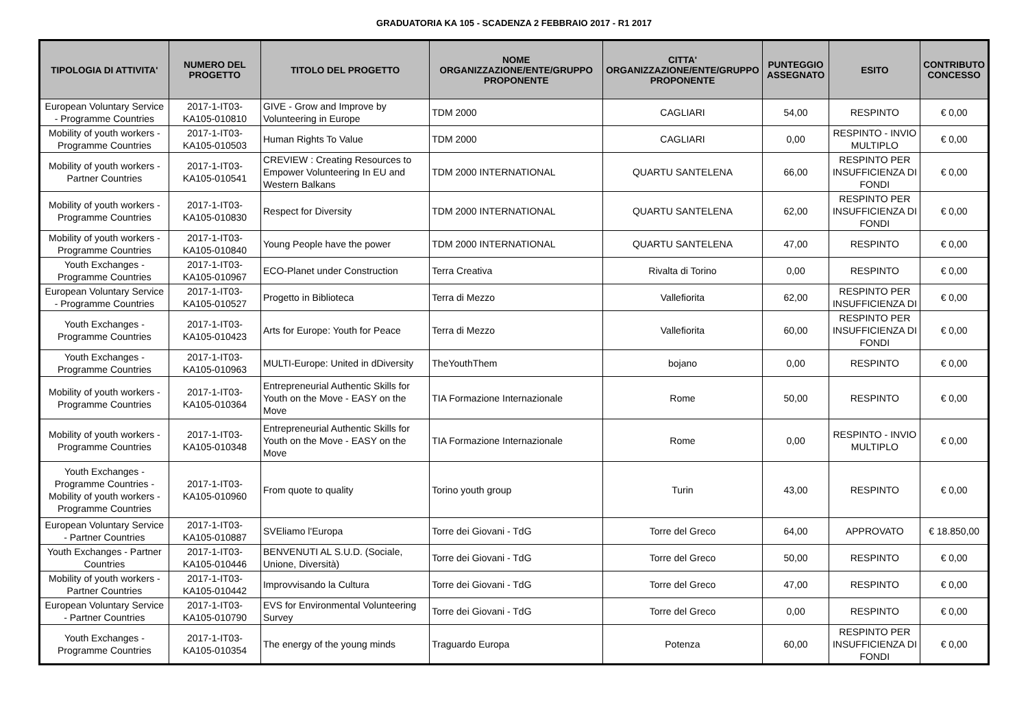GRADUATORIA KA 105 - SCADENZA 2 FEBBRAIO 2017 - R1 2017
| TIPOLOGIA DI ATTIVITA' | NUMERO DEL PROGETTO | TITOLO DEL PROGETTO | NOME ORGANIZZAZIONE/ENTE/GRUPPO PROPONENTE | CITTA' ORGANIZZAZIONE/ENTE/GRUPPO PROPONENTE | PUNTEGGIO ASSEGNATO | ESITO | CONTRIBUTO CONCESSO |
| --- | --- | --- | --- | --- | --- | --- | --- |
| European Voluntary Service - Programme Countries | 2017-1-IT03-KA105-010810 | GIVE - Grow and Improve by Volunteering in Europe | TDM 2000 | CAGLIARI | 54,00 | RESPINTO | € 0,00 |
| Mobility of youth workers - Programme Countries | 2017-1-IT03-KA105-010503 | Human Rights To Value | TDM 2000 | CAGLIARI | 0,00 | RESPINTO - INVIO MULTIPLO | € 0,00 |
| Mobility of youth workers - Partner Countries | 2017-1-IT03-KA105-010541 | CREVIEW : Creating Resources to Empower Volunteering In EU and Western Balkans | TDM 2000 INTERNATIONAL | QUARTU SANTELENA | 66,00 | RESPINTO PER INSUFFICIENZA DI FONDI | € 0,00 |
| Mobility of youth workers - Programme Countries | 2017-1-IT03-KA105-010830 | Respect for Diversity | TDM 2000 INTERNATIONAL | QUARTU SANTELENA | 62,00 | RESPINTO PER INSUFFICIENZA DI FONDI | € 0,00 |
| Mobility of youth workers - Programme Countries | 2017-1-IT03-KA105-010840 | Young People have the power | TDM 2000 INTERNATIONAL | QUARTU SANTELENA | 47,00 | RESPINTO | € 0,00 |
| Youth Exchanges - Programme Countries | 2017-1-IT03-KA105-010967 | ECO-Planet under Construction | Terra Creativa | Rivalta di Torino | 0,00 | RESPINTO | € 0,00 |
| European Voluntary Service - Programme Countries | 2017-1-IT03-KA105-010527 | Progetto in Biblioteca | Terra di Mezzo | Vallefiorita | 62,00 | RESPINTO PER INSUFFICIENZA DI | € 0,00 |
| Youth Exchanges - Programme Countries | 2017-1-IT03-KA105-010423 | Arts for Europe: Youth for Peace | Terra di Mezzo | Vallefiorita | 60,00 | RESPINTO PER INSUFFICIENZA DI FONDI | € 0,00 |
| Youth Exchanges - Programme Countries | 2017-1-IT03-KA105-010963 | MULTI-Europe: United in dDiversity | TheYouthThem | bojano | 0,00 | RESPINTO | € 0,00 |
| Mobility of youth workers - Programme Countries | 2017-1-IT03-KA105-010364 | Entrepreneurial Authentic Skills for Youth on the Move - EASY on the Move | TIA Formazione Internazionale | Rome | 50,00 | RESPINTO | € 0,00 |
| Mobility of youth workers - Programme Countries | 2017-1-IT03-KA105-010348 | Entrepreneurial Authentic Skills for Youth on the Move - EASY on the Move | TIA Formazione Internazionale | Rome | 0,00 | RESPINTO - INVIO MULTIPLO | € 0,00 |
| Youth Exchanges - Programme Countries - Mobility of youth workers - Programme Countries | 2017-1-IT03-KA105-010960 | From quote to quality | Torino youth group | Turin | 43,00 | RESPINTO | € 0,00 |
| European Voluntary Service - Partner Countries | 2017-1-IT03-KA105-010887 | SVEliamo l'Europa | Torre dei Giovani - TdG | Torre del Greco | 64,00 | APPROVATO | € 18.850,00 |
| Youth Exchanges - Partner Countries | 2017-1-IT03-KA105-010446 | BENVENUTI AL S.U.D. (Sociale, Unione, Diversità) | Torre dei Giovani - TdG | Torre del Greco | 50,00 | RESPINTO | € 0,00 |
| Mobility of youth workers - Partner Countries | 2017-1-IT03-KA105-010442 | Improvvisando la Cultura | Torre dei Giovani - TdG | Torre del Greco | 47,00 | RESPINTO | € 0,00 |
| European Voluntary Service - Partner Countries | 2017-1-IT03-KA105-010790 | EVS for Environmental Volunteering Survey | Torre dei Giovani - TdG | Torre del Greco | 0,00 | RESPINTO | € 0,00 |
| Youth Exchanges - Programme Countries | 2017-1-IT03-KA105-010354 | The energy of the young minds | Traguardo Europa | Potenza | 60,00 | RESPINTO PER INSUFFICIENZA DI FONDI | € 0,00 |